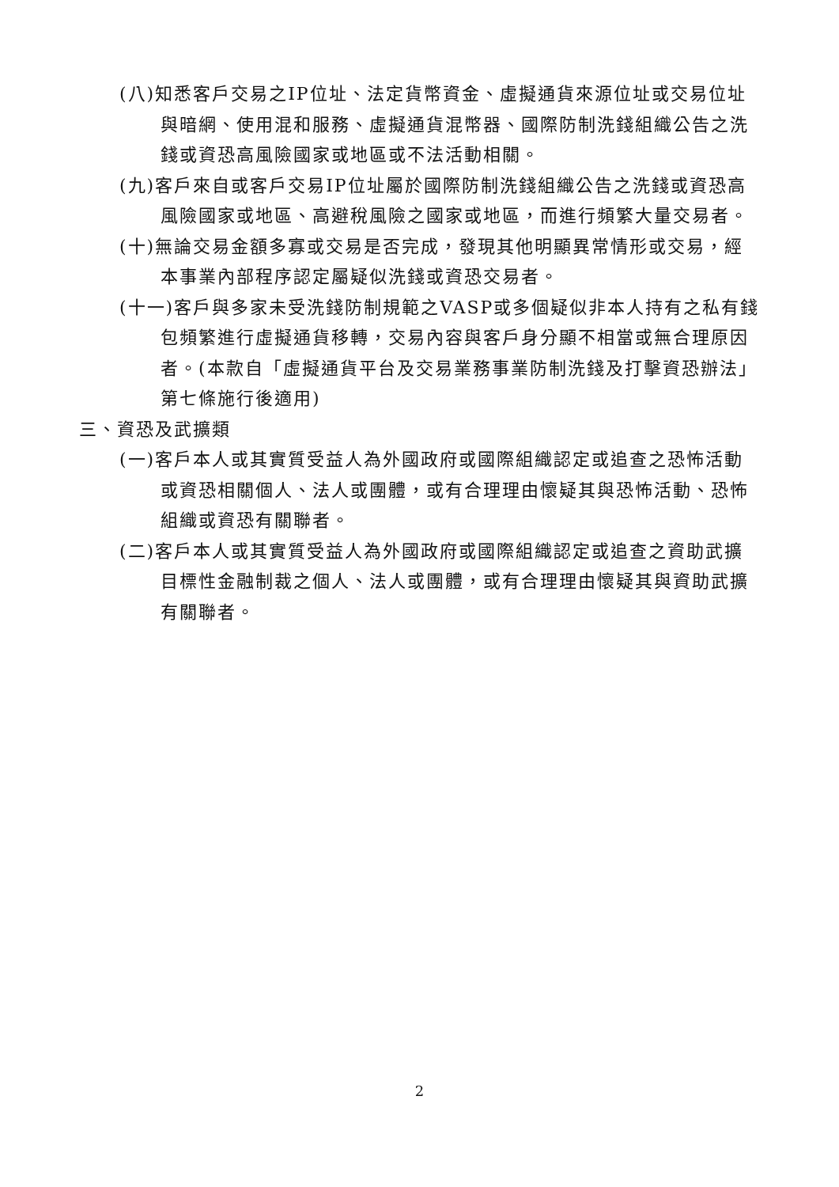(八)知悉客戶交易之IP位址、法定貨幣資金、虛擬通貨來源位址或交易位址與暗網、使用混和服務、虛擬通貨混幣器、國際防制洗錢組織公告之洗錢或資恐高風險國家或地區或不法活動相關。
(九)客戶來自或客戶交易IP位址屬於國際防制洗錢組織公告之洗錢或資恐高風險國家或地區、高避稅風險之國家或地區，而進行頻繁大量交易者。
(十)無論交易金額多寡或交易是否完成，發現其他明顯異常情形或交易，經本事業內部程序認定屬疑似洗錢或資恐交易者。
(十一)客戶與多家未受洗錢防制規範之VASP或多個疑似非本人持有之私有錢包頻繁進行虛擬通貨移轉，交易內容與客戶身分顯不相當或無合理原因者。(本款自「虛擬通貨平台及交易業務事業防制洗錢及打擊資恐辦法」第七條施行後適用)
三、資恐及武擴類
(一)客戶本人或其實質受益人為外國政府或國際組織認定或追查之恐怖活動或資恐相關個人、法人或團體，或有合理理由懷疑其與恐怖活動、恐怖組織或資恐有關聯者。
(二)客戶本人或其實質受益人為外國政府或國際組織認定或追查之資助武擴目標性金融制裁之個人、法人或團體，或有合理理由懷疑其與資助武擴有關聯者。
2